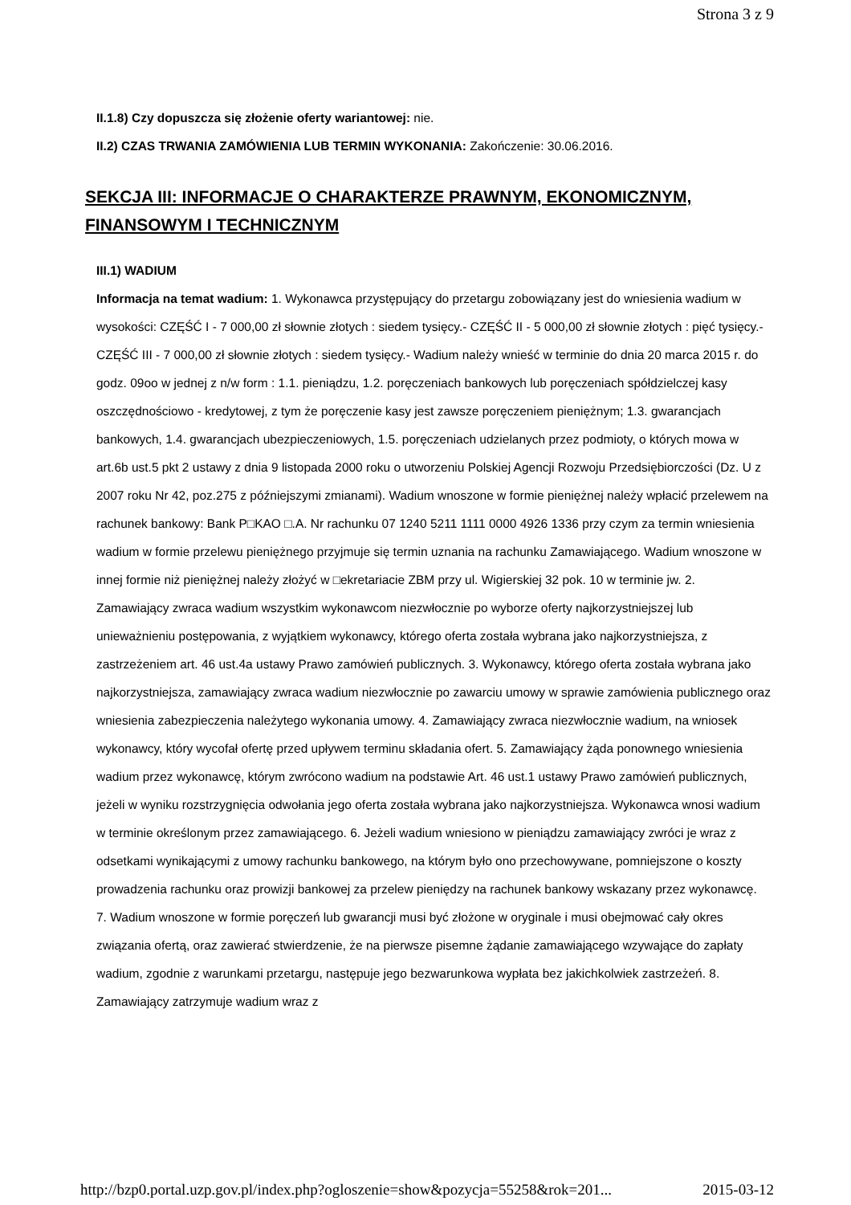Strona 3 z 9
II.1.8) Czy dopuszcza się złożenie oferty wariantowej: nie.
II.2) CZAS TRWANIA ZAMÓWIENIA LUB TERMIN WYKONANIA: Zakończenie: 30.06.2016.
SEKCJA III: INFORMACJE O CHARAKTERZE PRAWNYM, EKONOMICZNYM, FINANSOWYM I TECHNICZNYM
III.1) WADIUM
Informacja na temat wadium: 1. Wykonawca przystępujący do przetargu zobowiązany jest do wniesienia wadium w wysokości: CZĘŚĆ I - 7 000,00 zł słownie złotych : siedem tysięcy.- CZĘŚĆ II - 5 000,00 zł słownie złotych : pięć tysięcy.- CZĘŚĆ III - 7 000,00 zł słownie złotych : siedem tysięcy.- Wadium należy wnieść w terminie do dnia 20 marca 2015 r. do godz. 09oo w jednej z n/w form : 1.1. pieniądzu, 1.2. poręczeniach bankowych lub poręczeniach spółdzielczej kasy oszczędnościowo - kredytowej, z tym że poręczenie kasy jest zawsze poręczeniem pieniężnym; 1.3. gwarancjach bankowych, 1.4. gwarancjach ubezpieczeniowych, 1.5. poręczeniach udzielanych przez podmioty, o których mowa w art.6b ust.5 pkt 2 ustawy z dnia 9 listopada 2000 roku o utworzeniu Polskiej Agencji Rozwoju Przedsiębiorczości (Dz. U z 2007 roku Nr 42, poz.275 z późniejszymi zmianami). Wadium wnoszone w formie pieniężnej należy wpłacić przelewem na rachunek bankowy: Bank P□KAO □.A. Nr rachunku 07 1240 5211 1111 0000 4926 1336 przy czym za termin wniesienia wadium w formie przelewu pieniężnego przyjmuje się termin uznania na rachunku Zamawiającego. Wadium wnoszone w innej formie niż pieniężnej należy złożyć w □ekretariacie ZBM przy ul. Wigierskiej 32 pok. 10 w terminie jw. 2. Zamawiający zwraca wadium wszystkim wykonawcom niezwłocznie po wyborze oferty najkorzystniejszej lub unieważnieniu postępowania, z wyjątkiem wykonawcy, którego oferta została wybrana jako najkorzystniejsza, z zastrzeżeniem art. 46 ust.4a ustawy Prawo zamówień publicznych. 3. Wykonawcy, którego oferta została wybrana jako najkorzystniejsza, zamawiający zwraca wadium niezwłocznie po zawarciu umowy w sprawie zamówienia publicznego oraz wniesienia zabezpieczenia należytego wykonania umowy. 4. Zamawiający zwraca niezwłocznie wadium, na wniosek wykonawcy, który wycofał ofertę przed upływem terminu składania ofert. 5. Zamawiający żąda ponownego wniesienia wadium przez wykonawcę, którym zwrócono wadium na podstawie Art. 46 ust.1 ustawy Prawo zamówień publicznych, jeżeli w wyniku rozstrzygnięcia odwołania jego oferta została wybrana jako najkorzystniejsza. Wykonawca wnosi wadium w terminie określonym przez zamawiającego. 6. Jeżeli wadium wniesiono w pieniądzu zamawiający zwróci je wraz z odsetkami wynikającymi z umowy rachunku bankowego, na którym było ono przechowywane, pomniejszone o koszty prowadzenia rachunku oraz prowizji bankowej za przelew pieniędzy na rachunek bankowy wskazany przez wykonawcę. 7. Wadium wnoszone w formie poręczeń lub gwarancji musi być złożone w oryginale i musi obejmować cały okres związania ofertą, oraz zawierać stwierdzenie, że na pierwsze pisemne żądanie zamawiającego wzywające do zapłaty wadium, zgodnie z warunkami przetargu, następuje jego bezwarunkowa wypłata bez jakichkolwiek zastrzeżeń. 8. Zamawiający zatrzymuje wadium wraz z
http://bzp0.portal.uzp.gov.pl/index.php?ogloszenie=show&pozycja=55258&rok=201... 2015-03-12